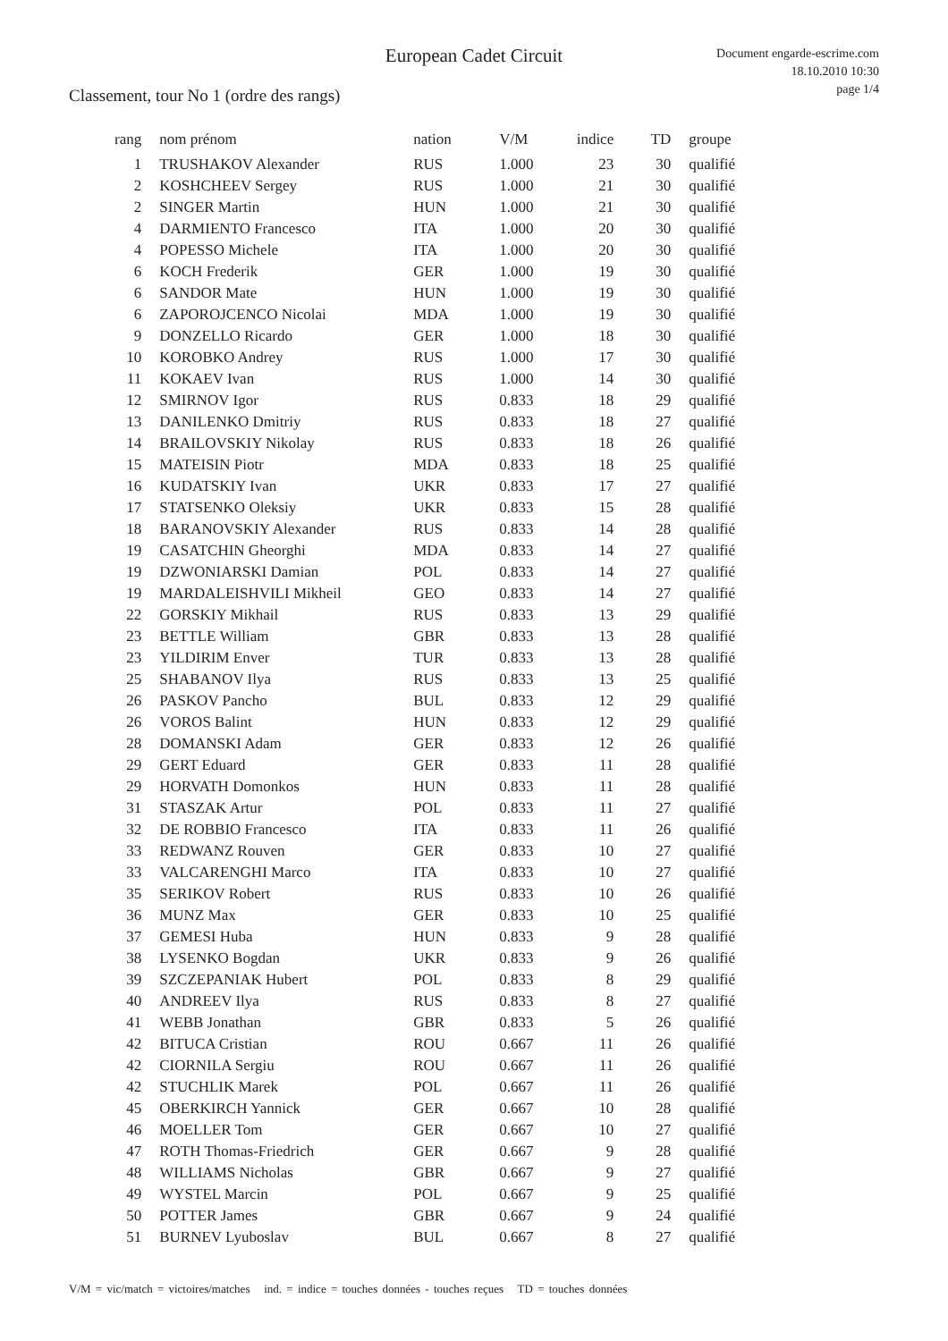European Cadet Circuit
Classement, tour No 1 (ordre des rangs)
Document engarde-escrime.com
18.10.2010 10:30
page 1/4
| rang | nom prénom | nation | V/M | indice | TD | groupe |
| --- | --- | --- | --- | --- | --- | --- |
| 1 | TRUSHAKOV Alexander | RUS | 1.000 | 23 | 30 | qualifié |
| 2 | KOSHCHEEV Sergey | RUS | 1.000 | 21 | 30 | qualifié |
| 2 | SINGER Martin | HUN | 1.000 | 21 | 30 | qualifié |
| 4 | DARMIENTO Francesco | ITA | 1.000 | 20 | 30 | qualifié |
| 4 | POPESSO Michele | ITA | 1.000 | 20 | 30 | qualifié |
| 6 | KOCH Frederik | GER | 1.000 | 19 | 30 | qualifié |
| 6 | SANDOR Mate | HUN | 1.000 | 19 | 30 | qualifié |
| 6 | ZAPOROJCENCO Nicolai | MDA | 1.000 | 19 | 30 | qualifié |
| 9 | DONZELLO Ricardo | GER | 1.000 | 18 | 30 | qualifié |
| 10 | KOROBKO Andrey | RUS | 1.000 | 17 | 30 | qualifié |
| 11 | KOKAEV Ivan | RUS | 1.000 | 14 | 30 | qualifié |
| 12 | SMIRNOV Igor | RUS | 0.833 | 18 | 29 | qualifié |
| 13 | DANILENKO Dmitriy | RUS | 0.833 | 18 | 27 | qualifié |
| 14 | BRAILOVSKIY Nikolay | RUS | 0.833 | 18 | 26 | qualifié |
| 15 | MATEISIN Piotr | MDA | 0.833 | 18 | 25 | qualifié |
| 16 | KUDATSKIY Ivan | UKR | 0.833 | 17 | 27 | qualifié |
| 17 | STATSENKO Oleksiy | UKR | 0.833 | 15 | 28 | qualifié |
| 18 | BARANOVSKIY Alexander | RUS | 0.833 | 14 | 28 | qualifié |
| 19 | CASATCHIN Gheorghi | MDA | 0.833 | 14 | 27 | qualifié |
| 19 | DZWONIARSKI Damian | POL | 0.833 | 14 | 27 | qualifié |
| 19 | MARDALEISHVILI Mikheil | GEO | 0.833 | 14 | 27 | qualifié |
| 22 | GORSKIY Mikhail | RUS | 0.833 | 13 | 29 | qualifié |
| 23 | BETTLE William | GBR | 0.833 | 13 | 28 | qualifié |
| 23 | YILDIRIM Enver | TUR | 0.833 | 13 | 28 | qualifié |
| 25 | SHABANOV Ilya | RUS | 0.833 | 13 | 25 | qualifié |
| 26 | PASKOV Pancho | BUL | 0.833 | 12 | 29 | qualifié |
| 26 | VOROS Balint | HUN | 0.833 | 12 | 29 | qualifié |
| 28 | DOMANSKI Adam | GER | 0.833 | 12 | 26 | qualifié |
| 29 | GERT Eduard | GER | 0.833 | 11 | 28 | qualifié |
| 29 | HORVATH Domonkos | HUN | 0.833 | 11 | 28 | qualifié |
| 31 | STASZAK Artur | POL | 0.833 | 11 | 27 | qualifié |
| 32 | DE ROBBIO Francesco | ITA | 0.833 | 11 | 26 | qualifié |
| 33 | REDWANZ Rouven | GER | 0.833 | 10 | 27 | qualifié |
| 33 | VALCARENGHI Marco | ITA | 0.833 | 10 | 27 | qualifié |
| 35 | SERIKOV Robert | RUS | 0.833 | 10 | 26 | qualifié |
| 36 | MUNZ Max | GER | 0.833 | 10 | 25 | qualifié |
| 37 | GEMESI Huba | HUN | 0.833 | 9 | 28 | qualifié |
| 38 | LYSENKO Bogdan | UKR | 0.833 | 9 | 26 | qualifié |
| 39 | SZCZEPANIAK Hubert | POL | 0.833 | 8 | 29 | qualifié |
| 40 | ANDREEV Ilya | RUS | 0.833 | 8 | 27 | qualifié |
| 41 | WEBB Jonathan | GBR | 0.833 | 5 | 26 | qualifié |
| 42 | BITUCA Cristian | ROU | 0.667 | 11 | 26 | qualifié |
| 42 | CIORNILA Sergiu | ROU | 0.667 | 11 | 26 | qualifié |
| 42 | STUCHLIK Marek | POL | 0.667 | 11 | 26 | qualifié |
| 45 | OBERKIRCH Yannick | GER | 0.667 | 10 | 28 | qualifié |
| 46 | MOELLER Tom | GER | 0.667 | 10 | 27 | qualifié |
| 47 | ROTH Thomas-Friedrich | GER | 0.667 | 9 | 28 | qualifié |
| 48 | WILLIAMS Nicholas | GBR | 0.667 | 9 | 27 | qualifié |
| 49 | WYSTEL Marcin | POL | 0.667 | 9 | 25 | qualifié |
| 50 | POTTER James | GBR | 0.667 | 9 | 24 | qualifié |
| 51 | BURNEV Lyuboslav | BUL | 0.667 | 8 | 27 | qualifié |
V/M = vic/match = victoires/matches ind. = indice = touches données - touches reçues TD = touches données